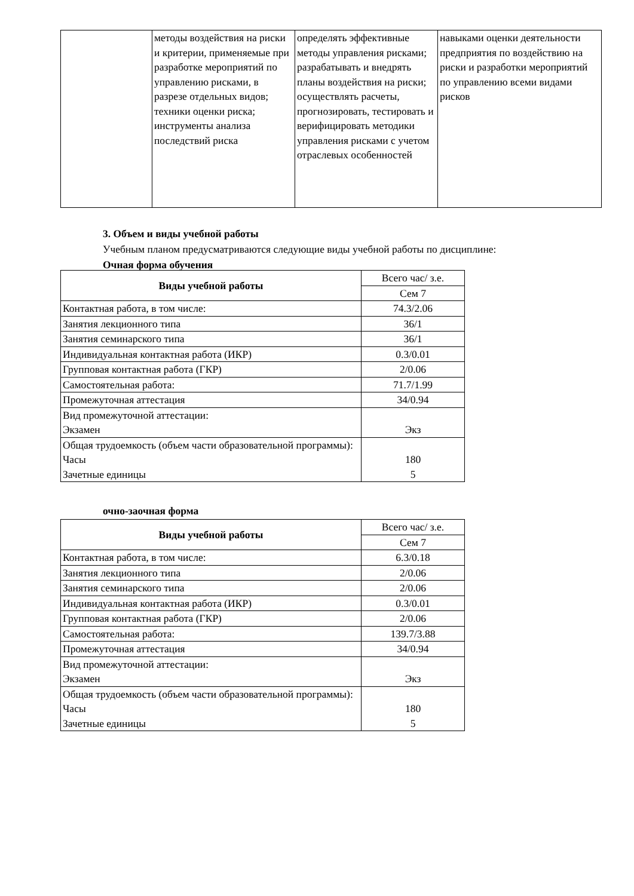| | методы воздействия на риски и критерии, применяемые при разработке мероприятий по управлению рисками, в разрезе отдельных видов; техники оценки риска; инструменты анализа последствий риска | определять эффективные методы управления рисками; разрабатывать и внедрять планы воздействия на риски; осуществлять расчеты, прогнозировать, тестировать и верифицировать методики управления рисками с учетом отраслевых особенностей | навыками оценки деятельности предприятия по воздействию на риски и разработки мероприятий по управлению всеми видами рисков |
3. Объем и виды учебной работы
Учебным планом предусматриваются следующие виды учебной работы по дисциплине:
Очная форма обучения
| Виды учебной работы | Всего час/ з.е. |
| | Сем 7 |
| Контактная работа, в том числе: | 74.3/2.06 |
| Занятия лекционного типа | 36/1 |
| Занятия семинарского типа | 36/1 |
| Индивидуальная контактная работа (ИКР) | 0.3/0.01 |
| Групповая контактная работа (ГКР) | 2/0.06 |
| Самостоятельная работа: | 71.7/1.99 |
| Промежуточная аттестация | 34/0.94 |
| Вид промежуточной аттестации: Экзамен | Экз |
| Общая трудоемкость (объем части образовательной программы): Часы Зачетные единицы | 180 5 |
очно-заочная форма
| Виды учебной работы | Всего час/ з.е. |
| | Сем 7 |
| Контактная работа, в том числе: | 6.3/0.18 |
| Занятия лекционного типа | 2/0.06 |
| Занятия семинарского типа | 2/0.06 |
| Индивидуальная контактная работа (ИКР) | 0.3/0.01 |
| Групповая контактная работа (ГКР) | 2/0.06 |
| Самостоятельная работа: | 139.7/3.88 |
| Промежуточная аттестация | 34/0.94 |
| Вид промежуточной аттестации: Экзамен | Экз |
| Общая трудоемкость (объем части образовательной программы): Часы Зачетные единицы | 180 5 |